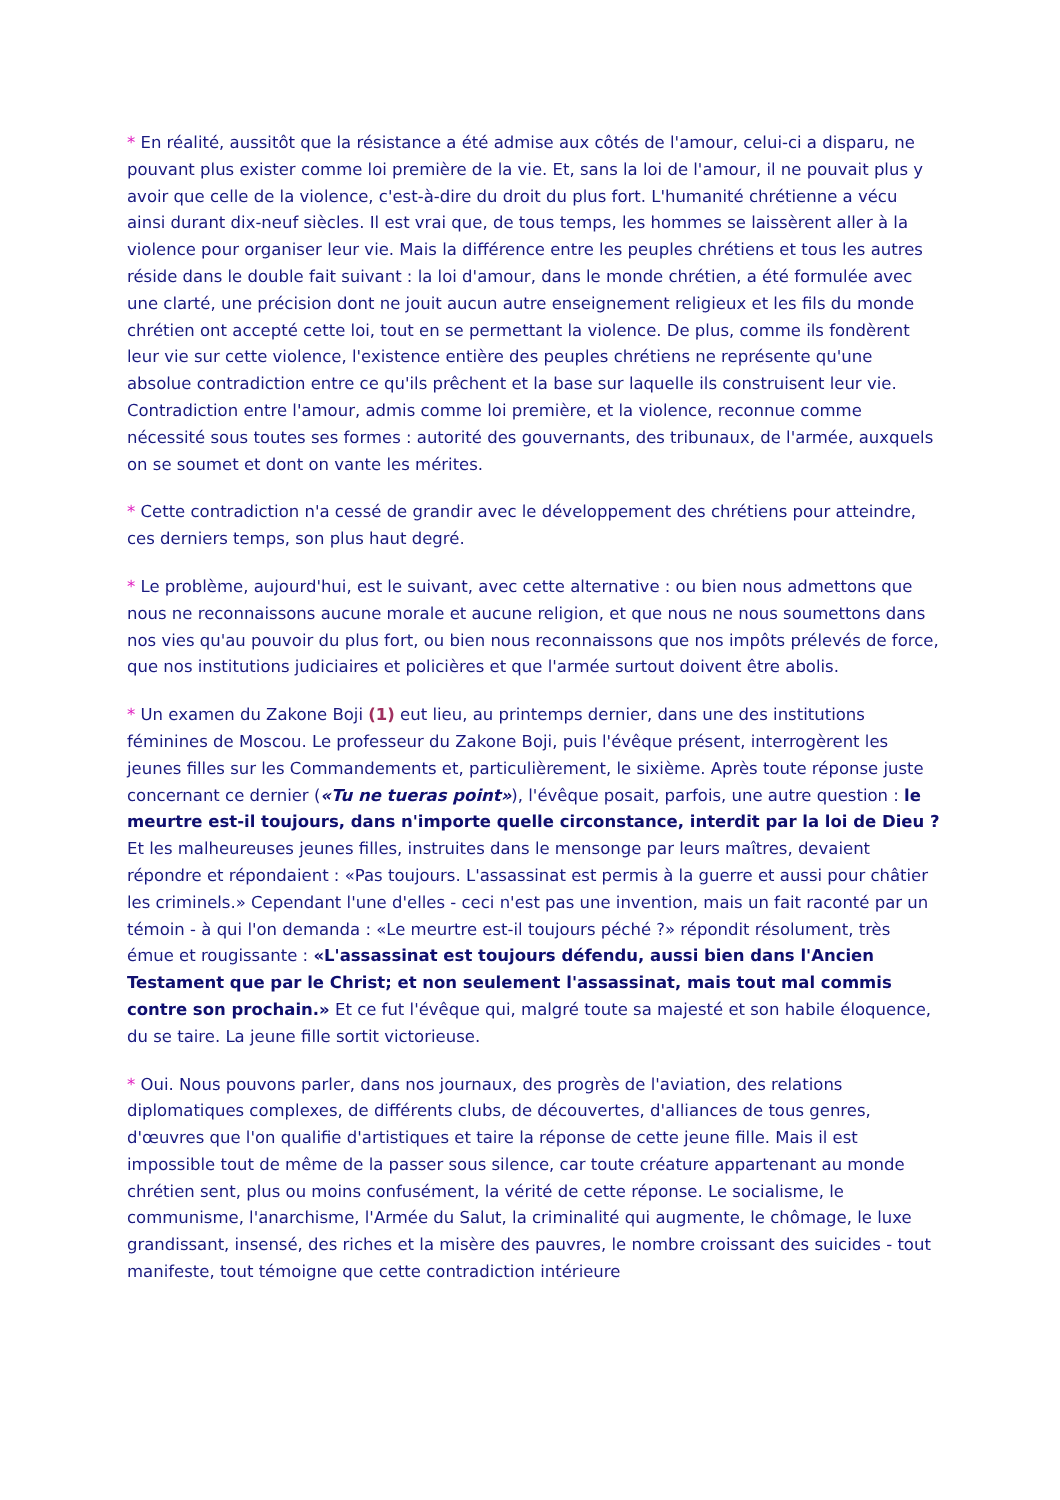* En réalité, aussitôt que la résistance a été admise aux côtés de l'amour, celui-ci a disparu, ne pouvant plus exister comme loi première de la vie. Et, sans la loi de l'amour, il ne pouvait plus y avoir que celle de la violence, c'est-à-dire du droit du plus fort. L'humanité chrétienne a vécu ainsi durant dix-neuf siècles. Il est vrai que, de tous temps, les hommes se laissèrent aller à la violence pour organiser leur vie. Mais la différence entre les peuples chrétiens et tous les autres réside dans le double fait suivant : la loi d'amour, dans le monde chrétien, a été formulée avec une clarté, une précision dont ne jouit aucun autre enseignement religieux et les fils du monde chrétien ont accepté cette loi, tout en se permettant la violence. De plus, comme ils fondèrent leur vie sur cette violence, l'existence entière des peuples chrétiens ne représente qu'une absolue contradiction entre ce qu'ils prêchent et la base sur laquelle ils construisent leur vie. Contradiction entre l'amour, admis comme loi première, et la violence, reconnue comme nécessité sous toutes ses formes : autorité des gouvernants, des tribunaux, de l'armée, auxquels on se soumet et dont on vante les mérites.
* Cette contradiction n'a cessé de grandir avec le développement des chrétiens pour atteindre, ces derniers temps, son plus haut degré.
* Le problème, aujourd'hui, est le suivant, avec cette alternative : ou bien nous admettons que nous ne reconnaissons aucune morale et aucune religion, et que nous ne nous soumettons dans nos vies qu'au pouvoir du plus fort, ou bien nous reconnaissons que nos impôts prélevés de force, que nos institutions judiciaires et policières et que l'armée surtout doivent être abolis.
* Un examen du Zakone Boji (1) eut lieu, au printemps dernier, dans une des institutions féminines de Moscou. Le professeur du Zakone Boji, puis l'évêque présent, interrogèrent les jeunes filles sur les Commandements et, particulièrement, le sixième. Après toute réponse juste concernant ce dernier («Tu ne tueras point»), l'évêque posait, parfois, une autre question : le meurtre est-il toujours, dans n'importe quelle circonstance, interdit par la loi de Dieu ? Et les malheureuses jeunes filles, instruites dans le mensonge par leurs maîtres, devaient répondre et répondaient : «Pas toujours. L'assassinat est permis à la guerre et aussi pour châtier les criminels.» Cependant l'une d'elles - ceci n'est pas une invention, mais un fait raconté par un témoin - à qui l'on demanda : «Le meurtre est-il toujours péché ?» répondit résolument, très émue et rougissante : «L'assassinat est toujours défendu, aussi bien dans l'Ancien Testament que par le Christ; et non seulement l'assassinat, mais tout mal commis contre son prochain.» Et ce fut l'évêque qui, malgré toute sa majesté et son habile éloquence, du se taire. La jeune fille sortit victorieuse.
* Oui. Nous pouvons parler, dans nos journaux, des progrès de l'aviation, des relations diplomatiques complexes, de différents clubs, de découvertes, d'alliances de tous genres, d'œuvres que l'on qualifie d'artistiques et taire la réponse de cette jeune fille. Mais il est impossible tout de même de la passer sous silence, car toute créature appartenant au monde chrétien sent, plus ou moins confusément, la vérité de cette réponse. Le socialisme, le communisme, l'anarchisme, l'Armée du Salut, la criminalité qui augmente, le chômage, le luxe grandissant, insensé, des riches et la misère des pauvres, le nombre croissant des suicides - tout manifeste, tout témoigne que cette contradiction intérieure